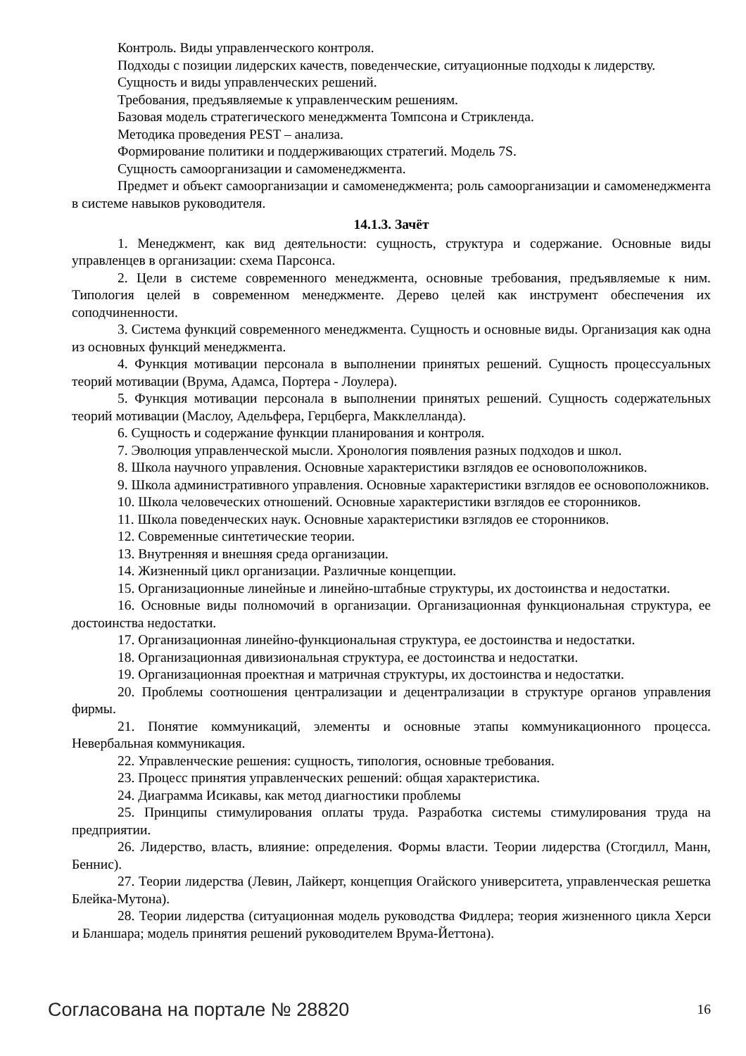Контроль. Виды управленческого контроля.
Подходы с позиции лидерских качеств, поведенческие, ситуационные подходы к лидерству.
Сущность и виды управленческих решений.
Требования, предъявляемые к управленческим решениям.
Базовая модель стратегического менеджмента Томпсона и Стрикленда.
Методика проведения PEST – анализа.
Формирование политики и поддерживающих стратегий. Модель 7S.
Сущность самоорганизации и самоменеджмента.
Предмет и объект самоорганизации и самоменеджмента; роль самоорганизации и самоменеджмента в системе навыков руководителя.
14.1.3. Зачёт
1. Менеджмент, как вид деятельности: сущность, структура и содержание. Основные виды управленцев в организации: схема Парсонса.
2. Цели в системе современного менеджмента, основные требования, предъявляемые к ним. Типология целей в современном менеджменте. Дерево целей как инструмент обеспечения их соподчиненности.
3. Система функций современного менеджмента. Сущность и основные виды. Организация как одна из основных функций менеджмента.
4. Функция мотивации персонала в выполнении принятых решений. Сущность процессуальных теорий мотивации (Врума, Адамса, Портера - Лоулера).
5. Функция мотивации персонала в выполнении принятых решений. Сущность содержательных теорий мотивации (Маслоу, Адельфера, Герцберга, Макклелланда).
6. Сущность и содержание функции планирования и контроля.
7. Эволюция управленческой мысли. Хронология появления разных подходов и школ.
8. Школа научного управления. Основные характеристики взглядов ее основоположников.
9. Школа административного управления. Основные характеристики взглядов ее основоположников.
10. Школа человеческих отношений. Основные характеристики взглядов ее сторонников.
11. Школа поведенческих наук. Основные характеристики взглядов ее сторонников.
12. Современные синтетические теории.
13. Внутренняя и внешняя среда организации.
14. Жизненный цикл организации. Различные концепции.
15. Организационные линейные и линейно-штабные структуры, их достоинства и недостатки.
16. Основные виды полномочий в организации. Организационная функциональная структура, ее достоинства недостатки.
17. Организационная линейно-функциональная структура, ее достоинства и недостатки.
18. Организационная дивизиональная структура, ее достоинства и недостатки.
19. Организационная проектная и матричная структуры, их достоинства и недостатки.
20. Проблемы соотношения централизации и децентрализации в структуре органов управления фирмы.
21. Понятие коммуникаций, элементы и основные этапы коммуникационного процесса. Невербальная коммуникация.
22. Управленческие решения: сущность, типология, основные требования.
23. Процесс принятия управленческих решений: общая характеристика.
24. Диаграмма Исикавы, как метод диагностики проблемы
25. Принципы стимулирования оплаты труда. Разработка системы стимулирования труда на предприятии.
26. Лидерство, власть, влияние: определения. Формы власти. Теории лидерства (Стогдилл, Манн, Беннис).
27. Теории лидерства (Левин, Лайкерт, концепция Огайского университета, управленческая решетка Блейка-Мутона).
28. Теории лидерства (ситуационная модель руководства Фидлера; теория жизненного цикла Херси и Бланшара; модель принятия решений руководителем Врума-Йеттона).
Согласована на портале № 28820 16